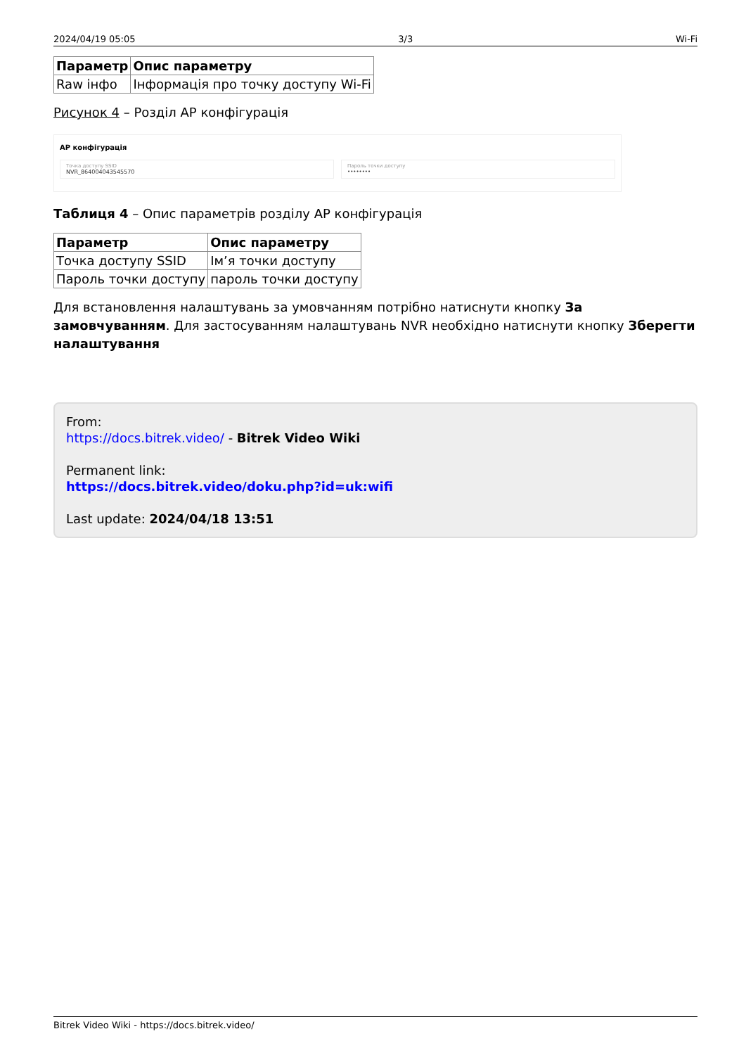2024/04/19 05:05 3/3 Wi-Fi
| Параметр | Опис параметру |
| --- | --- |
| Raw інфо | Інформація про точку доступу Wi-Fi |
Рисунок 4 – Розділ AP конфігурація
AP конфігурація
Точка доступу SSID
NVR_864004043545570
Пароль точки доступу
••••••••
Таблиця 4 – Опис параметрів розділу AP конфігурація
| Параметр | Опис параметру |
| --- | --- |
| Точка доступу SSID | Ім’я точки доступу |
| Пароль точки доступу | пароль точки доступу |
Для встановлення налаштувань за умовчанням потрібно натиснути кнопку За замовчуванням. Для застосуванням налаштувань NVR необхідно натиснути кнопку Зберегти налаштування
From:
https://docs.bitrek.video/ - Bitrek Video Wiki
Permanent link:
https://docs.bitrek.video/doku.php?id=uk:wifi
Last update: 2024/04/18 13:51
Bitrek Video Wiki - https://docs.bitrek.video/